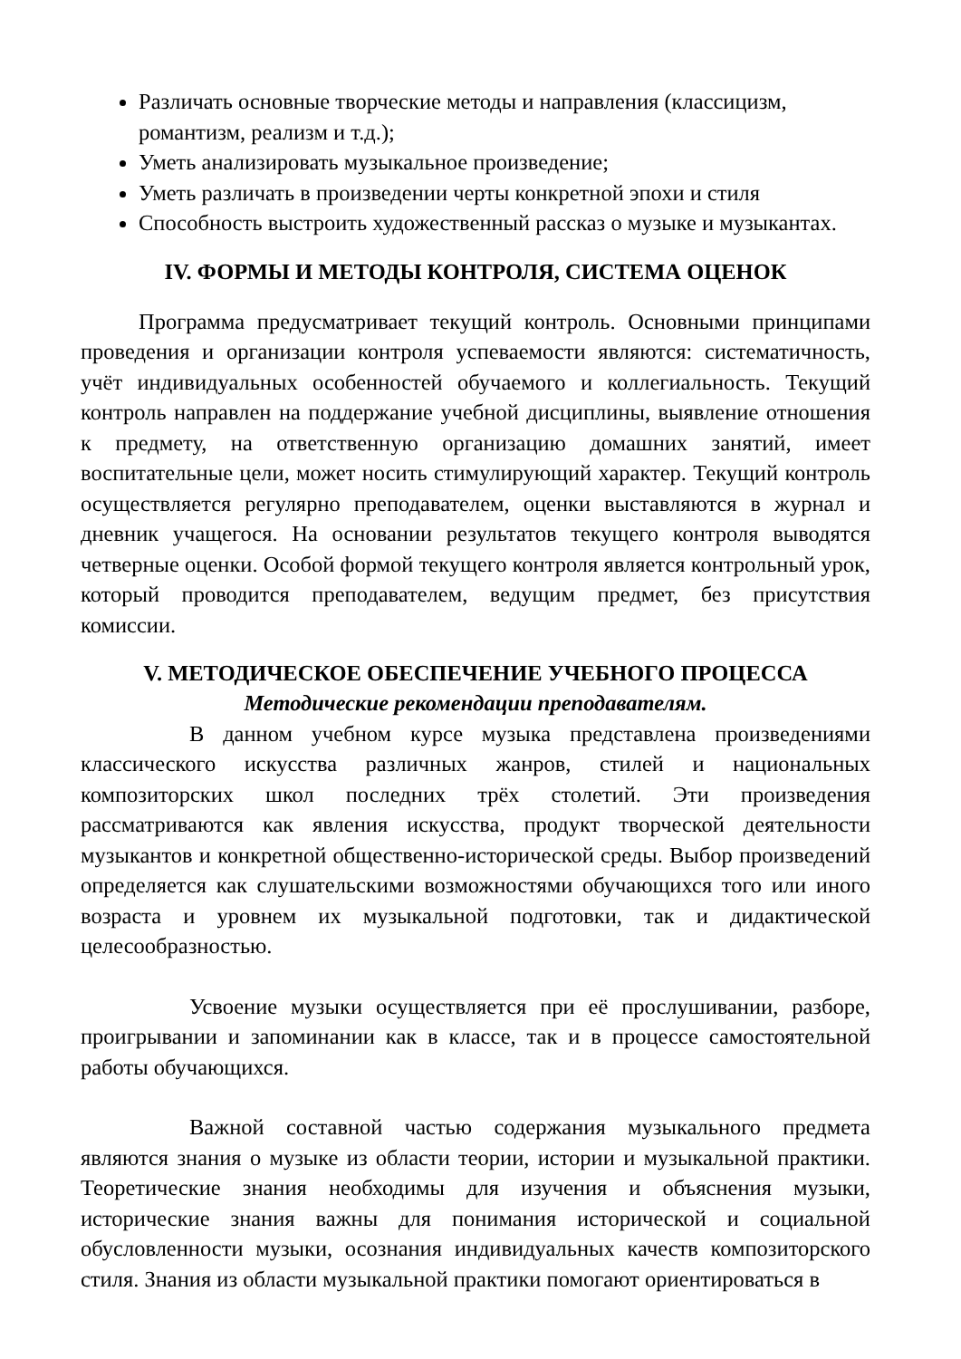Различать основные творческие методы и направления (классицизм, романтизм, реализм и т.д.);
Уметь анализировать музыкальное произведение;
Уметь различать в произведении черты конкретной эпохи и стиля
Способность выстроить художественный рассказ о музыке и музыкантах.
IV. ФОРМЫ И МЕТОДЫ КОНТРОЛЯ, СИСТЕМА ОЦЕНОК
Программа предусматривает текущий контроль. Основными принципами проведения и организации контроля успеваемости являются: систематичность, учёт индивидуальных особенностей обучаемого и коллегиальность. Текущий контроль направлен на поддержание учебной дисциплины, выявление отношения к предмету, на ответственную организацию домашних занятий, имеет воспитательные цели, может носить стимулирующий характер. Текущий контроль осуществляется регулярно преподавателем, оценки выставляются в журнал и дневник учащегося. На основании результатов текущего контроля выводятся четверные оценки. Особой формой текущего контроля является контрольный урок, который проводится преподавателем, ведущим предмет, без присутствия комиссии.
V. МЕТОДИЧЕСКОЕ ОБЕСПЕЧЕНИЕ УЧЕБНОГО ПРОЦЕССА
Методические рекомендации преподавателям.
В данном учебном курсе музыка представлена произведениями классического искусства различных жанров, стилей и национальных композиторских школ последних трёх столетий. Эти произведения рассматриваются как явления искусства, продукт творческой деятельности музыкантов и конкретной общественно-исторической среды. Выбор произведений определяется как слушательскими возможностями обучающихся того или иного возраста и уровнем их музыкальной подготовки, так и дидактической целесообразностью.
Усвоение музыки осуществляется при её прослушивании, разборе, проигрывании и запоминании как в классе, так и в процессе самостоятельной работы обучающихся.
Важной составной частью содержания музыкального предмета являются знания о музыке из области теории, истории и музыкальной практики. Теоретические знания необходимы для изучения и объяснения музыки, исторические знания важны для понимания исторической и социальной обусловленности музыки, осознания индивидуальных качеств композиторского стиля. Знания из области музыкальной практики помогают ориентироваться в